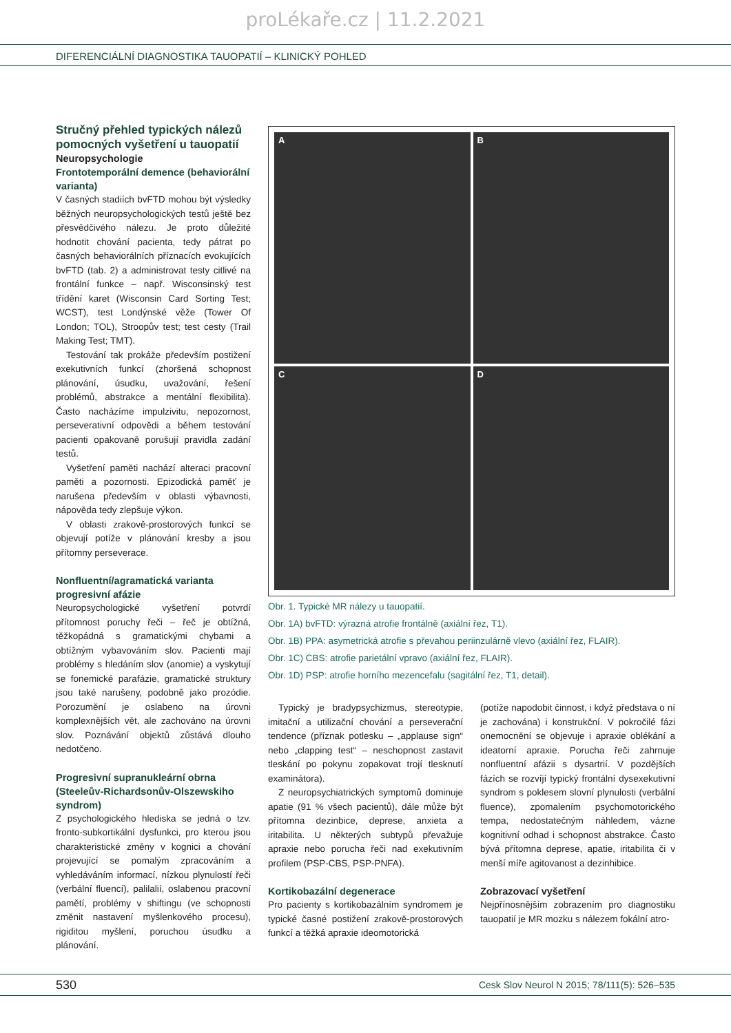proLékaře.cz | 11.2.2021
DIFERENCIÁLNÍ DIAGNOSTIKA TAUOPATIÍ – KLINICKÝ POHLED
Stručný přehled typických nálezů pomocných vyšetření u tauopatií
Neuropsychologie
Frontotemporální demence (behaviorální varianta)
V časných stadiích bvFTD mohou být výsledky běžných neuropsychologických testů ještě bez přesvědčivého nálezu. Je proto důležité hodnotit chování pacienta, tedy pátrat po časných behaviorálních příznacích evokujících bvFTD (tab. 2) a administrovat testy citlivé na frontální funkce – např. Wisconsinský test třídění karet (Wisconsin Card Sorting Test; WCST), test Londýnské věže (Tower Of London; TOL), Stroopův test; test cesty (Trail Making Test; TMT).
Testování tak prokáže především postižení exekutivních funkcí (zhoršená schopnost plánování, úsudku, uvažování, řešení problémů, abstrakce a mentální flexibilita). Často nacházíme impulzivitu, nepozornost, perseverativní odpovědi a během testování pacienti opakovaně porušují pravidla zadání testů.
Vyšetření paměti nachází alteraci pracovní paměti a pozornosti. Epizodická paměť je narušena především v oblasti výbavnosti, nápověda tedy zlepšuje výkon.
V oblasti zrakově-prostorových funkcí se objevují potíže v plánování kresby a jsou přítomny perseverace.
Nonfluentní/agramatická varianta progresivní afázie
Neuropsychologické vyšetření potvrdí přítomnost poruchy řeči – řeč je obtížná, těžkopádná s gramatickými chybami a obtížným vybavováním slov. Pacienti mají problémy s hledáním slov (anomie) a vyskytují se fonemické parafázie, gramatické struktury jsou také narušeny, podobně jako prozódie. Porozumění je oslabeno na úrovni komplexnějších vět, ale zachováno na úrovni slov. Poznávání objektů zůstává dlouho nedotčeno.
Progresivní supranukleární obrna (Steeleův-Richardsonův-Olszewskiho syndrom)
Z psychologického hlediska se jedná o tzv. fronto-subkortikální dysfunkci, pro kterou jsou charakteristické změny v kognici a chování projevující se pomalým zpracováním a vyhledáváním informací, nízkou plynulostí řeči (verbální fluencí), palilalií, oslabenou pracovní pamětí, problémy v shiftingu (ve schopnosti změnit nastavení myšlenkového procesu), rigiditou myšlení, poruchou úsudku a plánování.
A
B
C
D
Obr. 1. Typické MR nálezy u tauopatií.
Obr. 1A) bvFTD: výrazná atrofie frontálně (axiální řez, T1).
Obr. 1B) PPA: asymetrická atrofie s převahou periinzulárně vlevo (axiální řez, FLAIR).
Obr. 1C) CBS: atrofie parietální vpravo (axiální řez, FLAIR).
Obr. 1D) PSP: atrofie horního mezencefalu (sagitální řez, T1, detail).
Typický je bradypsychizmus, stereotypie, imitační a utilizační chování a perseverační tendence (příznak potlesku – „applause sign“ nebo „clapping test“ – neschopnost zastavit tleskání po pokynu zopakovat trojí tlesknutí examinátora).
Z neuropsychiatrických symptomů dominuje apatie (91 % všech pacientů), dále může být přítomna dezinbice, deprese, anxieta a iritabilita. U některých subtypů převažuje apraxie nebo porucha řeči nad exekutivním profilem (PSP-CBS, PSP-PNFA).
Kortikobazální degenerace
Pro pacienty s kortikobazálním syndromem je typické časné postižení zrakově-prostorových funkcí a těžká apraxie ideomotorická
(potíže napodobit činnost, i když představa o ní je zachována) i konstrukční. V pokročilé fázi onemocnění se objevuje i apraxie oblékání a ideatorní apraxie. Porucha řeči zahrnuje nonfluentní afázii s dysartrií. V pozdějších fázích se rozvíjí typický frontální dysexekutivní syndrom s poklesem slovní plynulosti (verbální fluence), zpomalením psychomotorického tempa, nedostatečným náhledem, vázne kognitivní odhad i schopnost abstrakce. Často bývá přítomna deprese, apatie, iritabilita či v menší míře agitovanost a dezinhibice.
Zobrazovací vyšetření
Nejpřínosnějším zobrazením pro diagnostiku tauopatií je MR mozku s nálezem fokální atro-
530 Cesk Slov Neurol N 2015; 78/111(5): 526–535